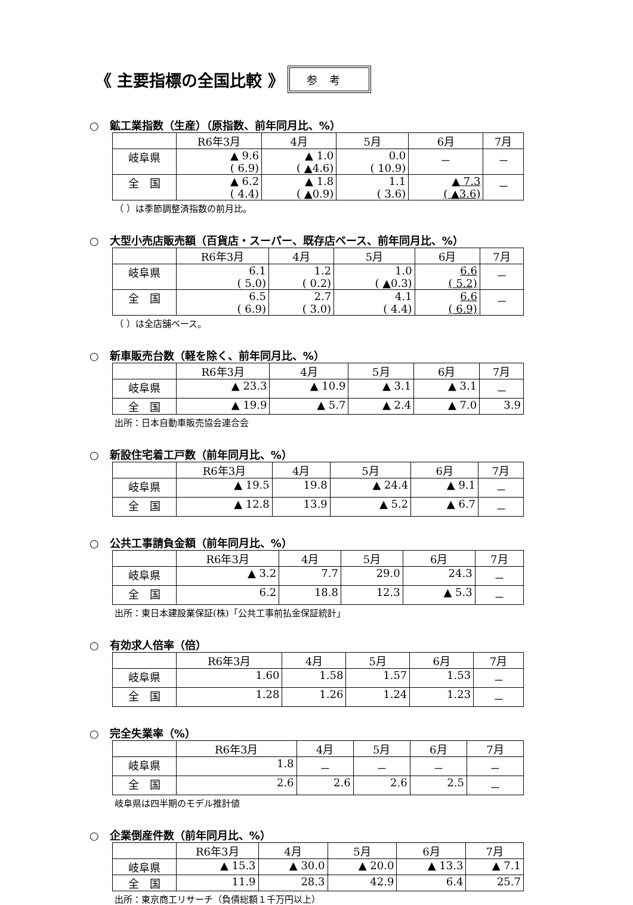《 主要指標の全国比較 》 参考
○　鉱工業指数（生産）（原指数、前年同月比、%）
| | R6年3月 | 4月 | 5月 | 6月 | 7月 |
| 岐阜県 | ▲ 9.6 ( 6.9) | ▲ 1.0 ( ▲4.6) | 0.0 ( 10.9) | － | － |
| 全 国 | ▲ 6.2 ( 4.4) | ▲ 1.8 ( ▲0.9) | 1.1 ( 3.6) | ▲ 7.3 ( ▲3.6) | － |
（ ）は季節調整済指数の前月比。
○　大型小売店販売額（百貨店・スーパー、既存店ベース、前年同月比、%）
| | R6年3月 | 4月 | 5月 | 6月 | 7月 |
| 岐阜県 | 6.1 ( 5.0) | 1.2 ( 0.2) | 1.0 ( ▲0.3) | 6.6 ( 5.2) | － |
| 全 国 | 6.5 ( 6.9) | 2.7 ( 3.0) | 4.1 ( 4.4) | 6.6 ( 6.9) | － |
（ ）は全店舗ベース。
○　新車販売台数（軽を除く、前年同月比、%）
| | R6年3月 | 4月 | 5月 | 6月 | 7月 |
| 岐阜県 | ▲ 23.3 | ▲ 10.9 | ▲ 3.1 | ▲ 3.1 | － |
| 全 国 | ▲ 19.9 | ▲ 5.7 | ▲ 2.4 | ▲ 7.0 | 3.9 |
出所：日本自動車販売協会連合会
○　新設住宅着工戸数（前年同月比、%）
| | R6年3月 | 4月 | 5月 | 6月 | 7月 |
| 岐阜県 | ▲ 19.5 | 19.8 | ▲ 24.4 | ▲ 9.1 | － |
| 全 国 | ▲ 12.8 | 13.9 | ▲ 5.2 | ▲ 6.7 | － |
○　公共工事請負金額（前年同月比、%）
| | R6年3月 | 4月 | 5月 | 6月 | 7月 |
| 岐阜県 | ▲ 3.2 | 7.7 | 29.0 | 24.3 | － |
| 全 国 | 6.2 | 18.8 | 12.3 | ▲ 5.3 | － |
出所：東日本建設業保証(株)「公共工事前払金保証統計」
○　有効求人倍率（倍）
| | R6年3月 | 4月 | 5月 | 6月 | 7月 |
| 岐阜県 | 1.60 | 1.58 | 1.57 | 1.53 | － |
| 全 国 | 1.28 | 1.26 | 1.24 | 1.23 | － |
○　完全失業率（%）
| | R6年3月 | 4月 | 5月 | 6月 | 7月 |
| 岐阜県 | 1.8 | － | － | － | － |
| 全 国 | 2.6 | 2.6 | 2.6 | 2.5 | － |
岐阜県は四半期のモデル推計値
○　企業倒産件数（前年同月比、%）
| | R6年3月 | 4月 | 5月 | 6月 | 7月 |
| 岐阜県 | ▲ 15.3 | ▲ 30.0 | ▲ 20.0 | ▲ 13.3 | ▲ 7.1 |
| 全 国 | 11.9 | 28.3 | 42.9 | 6.4 | 25.7 |
出所：東京商工リサーチ（負債総額１千万円以上）